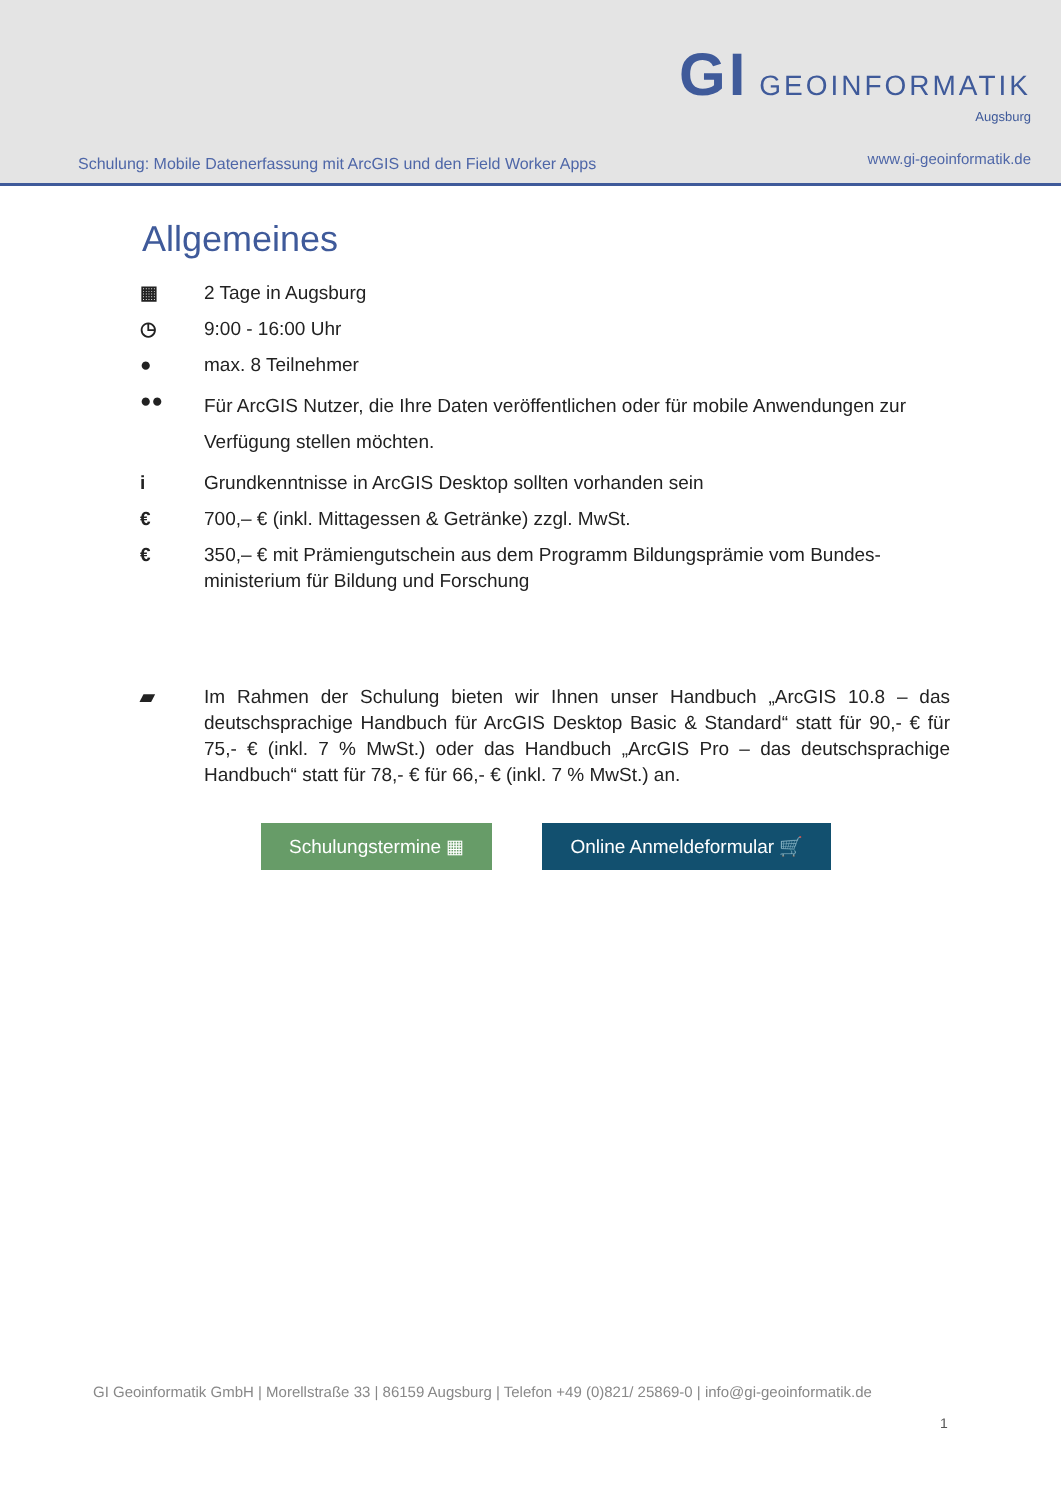Schulung: Mobile Datenerfassung mit ArcGIS und den Field Worker Apps
GI GEOINFORMATIK
Augsburg
www.gi-geoinformatik.de
Allgemeines
▦ 2 Tage in Augsburg
◷ 9:00 - 16:00 Uhr
● max. 8 Teilnehmer
●● Für ArcGIS Nutzer, die Ihre Daten veröffentlichen oder für mobile Anwendungen zur Verfügung stellen möchten.
i Grundkenntnisse in ArcGIS Desktop sollten vorhanden sein
€ 700,– € (inkl. Mittagessen & Getränke) zzgl. MwSt.
€ 350,– € mit Prämiengutschein aus dem Programm Bildungsprämie vom Bundes-ministerium für Bildung und Forschung
▰ Im Rahmen der Schulung bieten wir Ihnen unser Handbuch „ArcGIS 10.8 – das deutschsprachige Handbuch für ArcGIS Desktop Basic & Standard“ statt für 90,- € für 75,- € (inkl. 7 % MwSt.) oder das Handbuch „ArcGIS Pro – das deutschsprachige Handbuch“ statt für 78,- € für 66,- € (inkl. 7 % MwSt.) an.
Schulungstermine ▦ Online Anmeldeformular 🛒
GI Geoinformatik GmbH | Morellstraße 33 | 86159 Augsburg | Telefon +49 (0)821/ 25869-0 | info@gi-geoinformatik.de
1